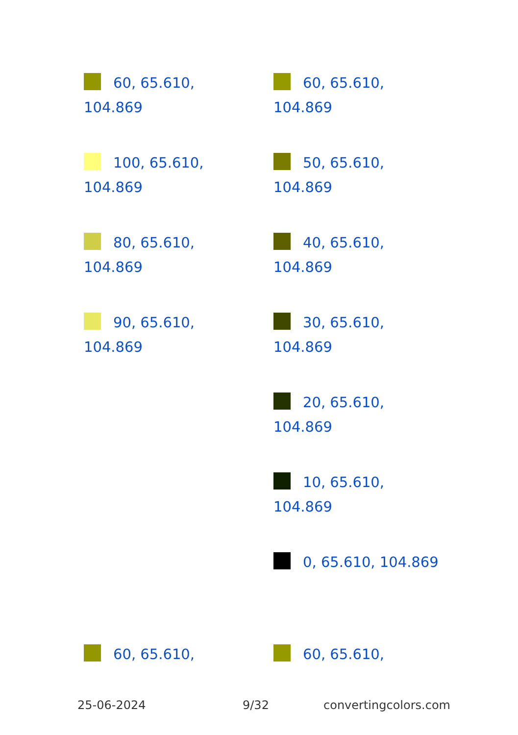60, 65.610, 104.869
100, 65.610, 104.869
80, 65.610, 104.869
90, 65.610, 104.869
60, 65.610, 104.869
50, 65.610, 104.869
40, 65.610, 104.869
30, 65.610, 104.869
20, 65.610, 104.869
10, 65.610, 104.869
0, 65.610, 104.869
60, 65.610, 60, 65.610,
25-06-2024 9/32 convertingcolors.com